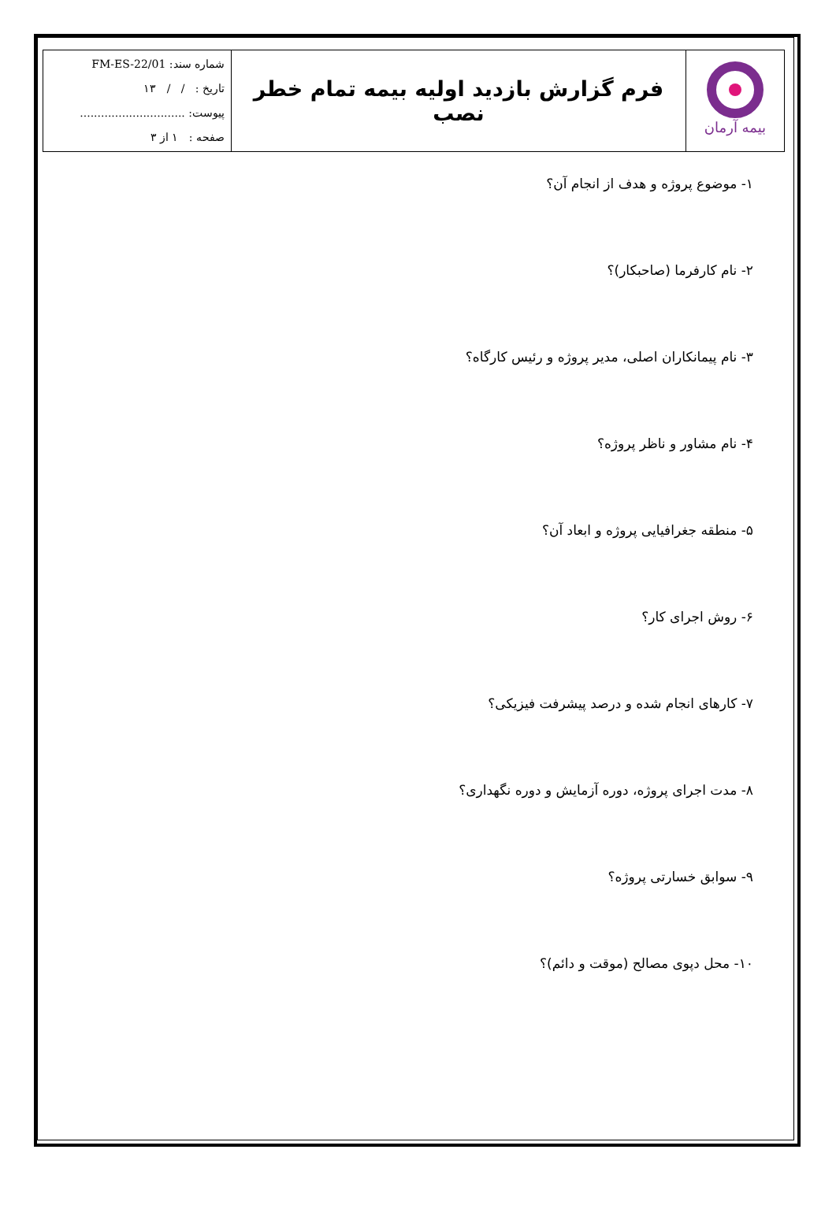| بیمه آرمان | فرم گزارش بازدید اولیه بیمه تمام خطر نصب | شماره سند: FM-ES-22/01 تاریخ : / / ۱۳ پیوست: .............................. صفحه : ۱ از ۳ |
۱- موضوع پروژه و هدف از انجام آن؟
۲- نام کارفرما (صاحبکار)؟
۳- نام پیمانکاران اصلی، مدیر پروژه و رئیس کارگاه؟
۴- نام مشاور و ناظر پروژه؟
۵- منطقه جغرافیایی پروژه و ابعاد آن؟
۶- روش اجرای کار؟
۷- کارهای انجام شده و درصد پیشرفت فیزیکی؟
۸- مدت اجرای پروژه، دوره آزمایش و دوره نگهداری؟
۹- سوابق خسارتی پروژه؟
۱۰- محل دپوی مصالح (موقت و دائم)؟